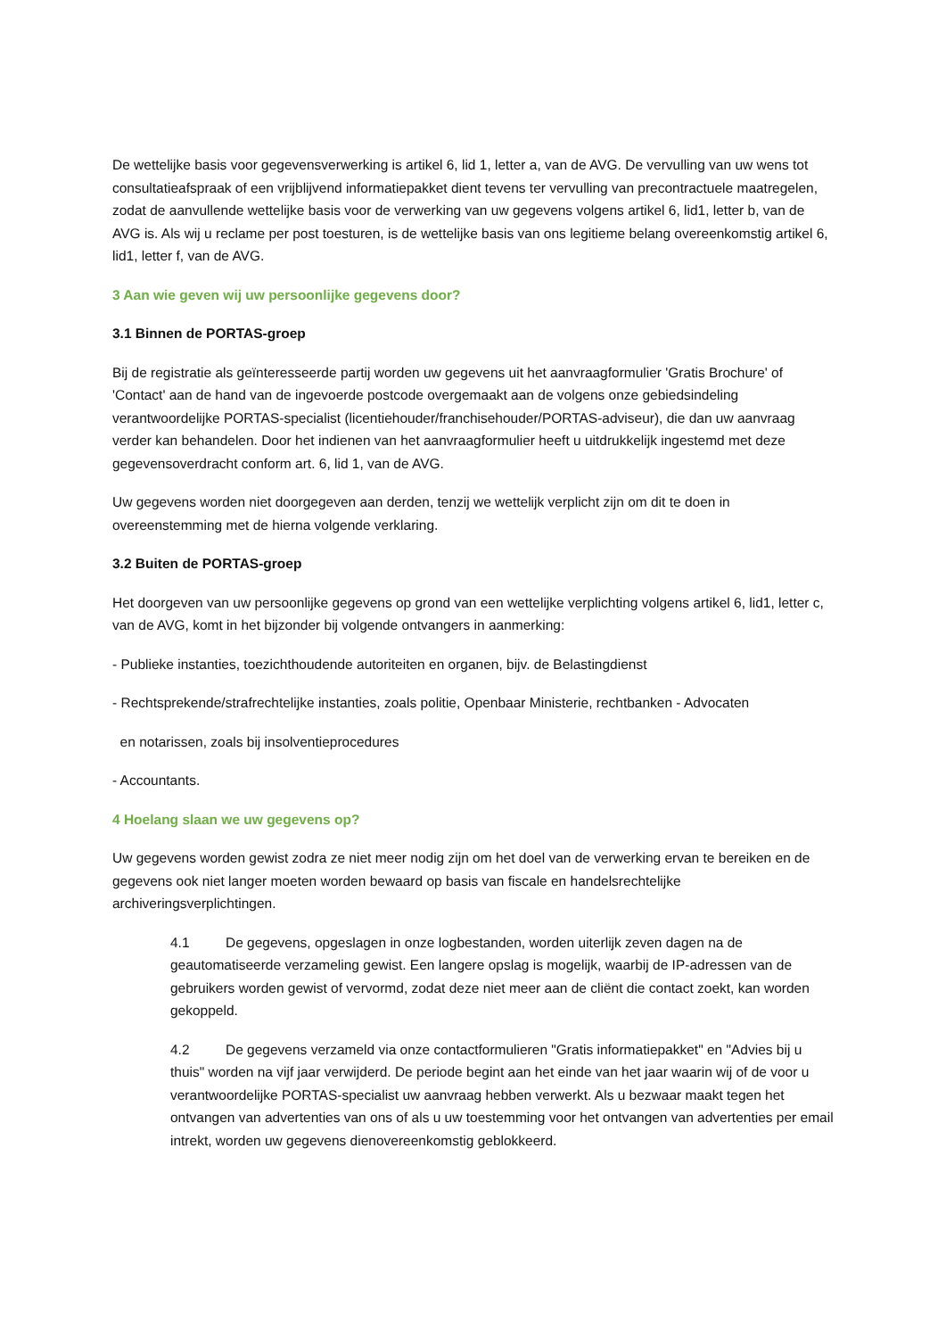De wettelijke basis voor gegevensverwerking is artikel 6, lid 1, letter a, van de AVG. De vervulling van uw wens tot consultatieafspraak of een vrijblijvend informatiepakket dient tevens ter vervulling van precontractuele maatregelen, zodat de aanvullende wettelijke basis voor de verwerking van uw gegevens volgens artikel 6, lid1, letter b, van de AVG is. Als wij u reclame per post toesturen, is de wettelijke basis van ons legitieme belang overeenkomstig artikel 6, lid1, letter f, van de AVG.
3 Aan wie geven wij uw persoonlijke gegevens door?
3.1 Binnen de PORTAS-groep
Bij de registratie als geïnteresseerde partij worden uw gegevens uit het aanvraagformulier 'Gratis Brochure' of 'Contact' aan de hand van de ingevoerde postcode overgemaakt aan de volgens onze gebiedsindeling verantwoordelijke PORTAS-specialist (licentiehouder/franchisehouder/PORTAS-adviseur), die dan uw aanvraag verder kan behandelen. Door het indienen van het aanvraagformulier heeft u uitdrukkelijk ingestemd met deze gegevensoverdracht conform art. 6, lid 1, van de AVG.
Uw gegevens worden niet doorgegeven aan derden, tenzij we wettelijk verplicht zijn om dit te doen in overeenstemming met de hierna volgende verklaring.
3.2 Buiten de PORTAS-groep
Het doorgeven van uw persoonlijke gegevens op grond van een wettelijke verplichting volgens artikel 6, lid1, letter c, van de AVG, komt in het bijzonder bij volgende ontvangers in aanmerking:
- Publieke instanties, toezichthoudende autoriteiten en organen, bijv. de Belastingdienst
- Rechtsprekende/strafrechtelijke instanties, zoals politie, Openbaar Ministerie, rechtbanken - Advocaten
en notarissen, zoals bij insolventieprocedures
- Accountants.
4 Hoelang slaan we uw gegevens op?
Uw gegevens worden gewist zodra ze niet meer nodig zijn om het doel van de verwerking ervan te bereiken en de gegevens ook niet langer moeten worden bewaard op basis van fiscale en handelsrechtelijke archiveringsverplichtingen.
4.1 De gegevens, opgeslagen in onze logbestanden, worden uiterlijk zeven dagen na de geautomatiseerde verzameling gewist. Een langere opslag is mogelijk, waarbij de IP-adressen van de gebruikers worden gewist of vervormd, zodat deze niet meer aan de cliënt die contact zoekt, kan worden gekoppeld.
4.2 De gegevens verzameld via onze contactformulieren "Gratis informatiepakket" en "Advies bij u thuis" worden na vijf jaar verwijderd. De periode begint aan het einde van het jaar waarin wij of de voor u verantwoordelijke PORTAS-specialist uw aanvraag hebben verwerkt. Als u bezwaar maakt tegen het ontvangen van advertenties van ons of als u uw toestemming voor het ontvangen van advertenties per email intrekt, worden uw gegevens dienovereenkomstig geblokkeerd.